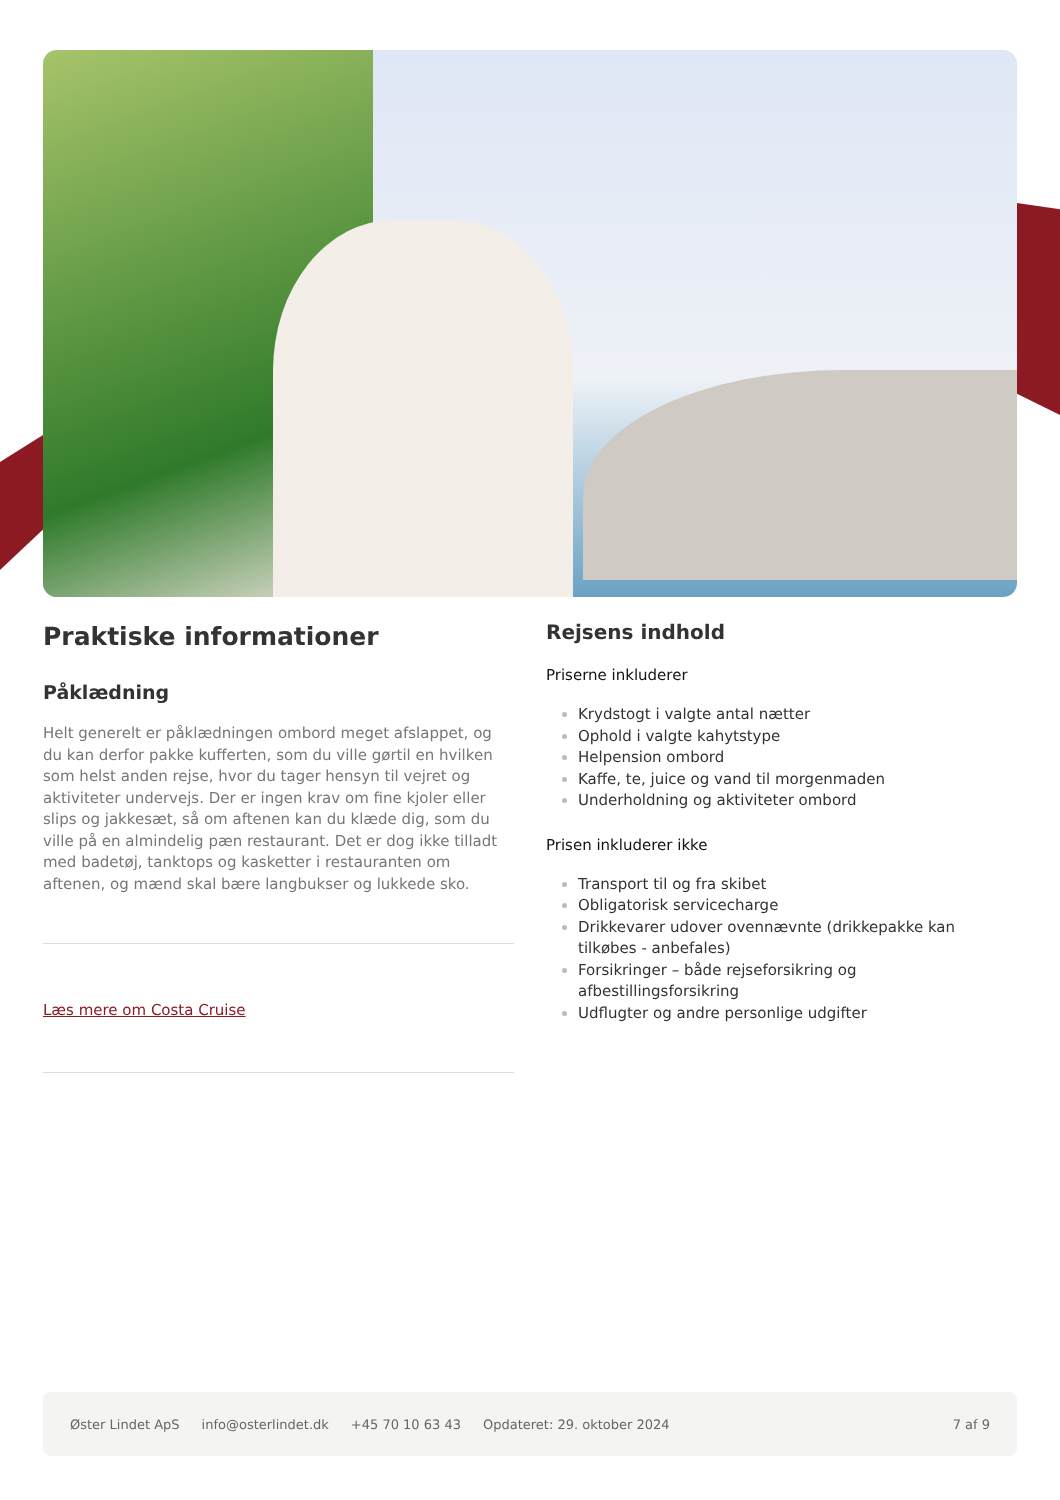Praktiske informationer
Påklædning
Helt generelt er påklædningen ombord meget afslappet, og du kan derfor pakke kufferten, som du ville gørtil en hvilken som helst anden rejse, hvor du tager hensyn til vejret og aktiviteter undervejs. Der er ingen krav om fine kjoler eller slips og jakkesæt, så om aftenen kan du klæde dig, som du ville på en almindelig pæn restaurant. Det er dog ikke tilladt med badetøj, tanktops og kasketter i restauranten om aftenen, og mænd skal bære langbukser og lukkede sko.
Læs mere om Costa Cruise
Rejsens indhold
Priserne inkluderer
Krydstogt i valgte antal nætter
Ophold i valgte kahytstype
Helpension ombord
Kaffe, te, juice og vand til morgenmaden
Underholdning og aktiviteter ombord
Prisen inkluderer ikke
Transport til og fra skibet
Obligatorisk servicecharge
Drikkevarer udover ovennævnte (drikkepakke kan tilkøbes - anbefales)
Forsikringer – både rejseforsikring og afbestillingsforsikring
Udflugter og andre personlige udgifter
Øster Lindet ApS info@osterlindet.dk +45 70 10 63 43 Opdateret: 29. oktober 2024 7 af 9